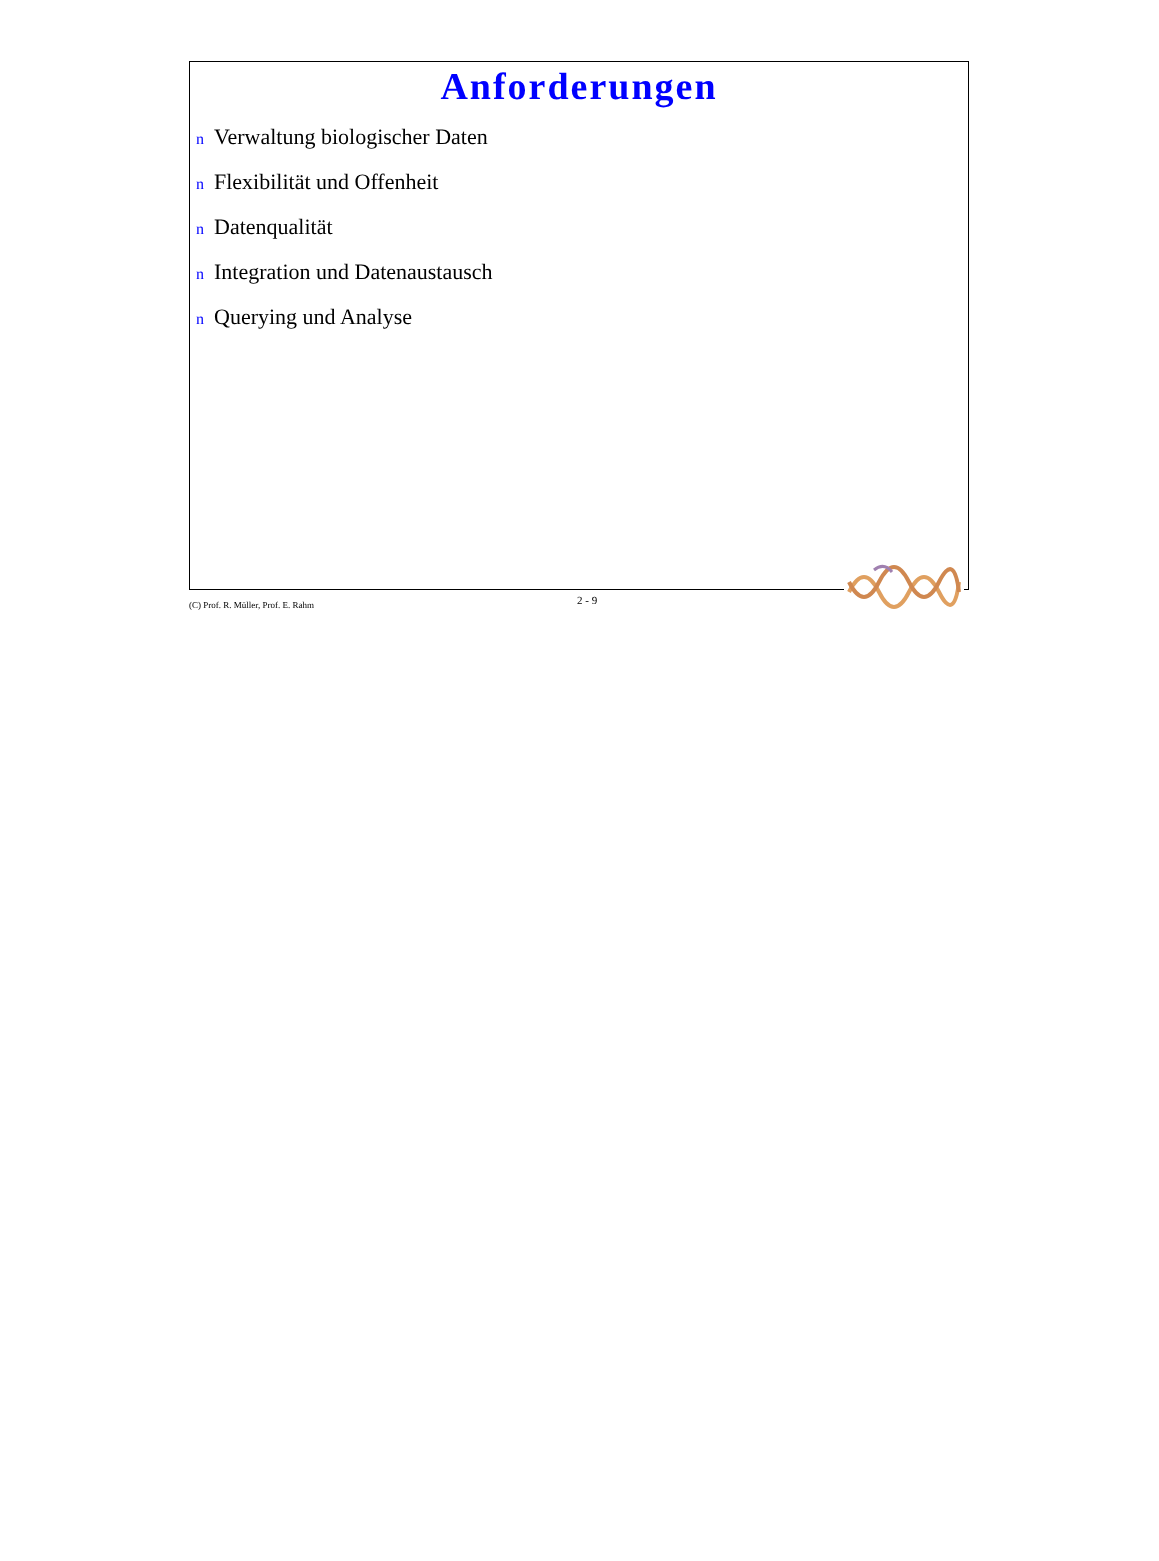Anforderungen
n Verwaltung biologischer Daten
n Flexibilität und Offenheit
n Datenqualität
n Integration und Datenaustausch
n Querying und Analyse
(C) Prof. R. Müller, Prof. E. Rahm
2 - 9